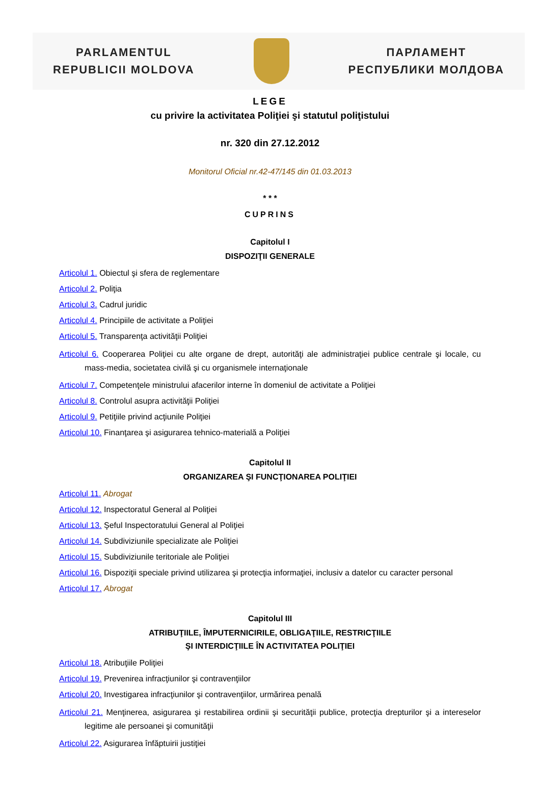PARLAMENTUL
REPUBLICII MOLDOVA
ПАРЛАМЕНТ
РЕСПУБЛИКИ МОЛДОВА
LEGE
cu privire la activitatea Poliţiei şi statutul poliţistului
nr. 320 din 27.12.2012
Monitorul Oficial nr.42-47/145 din 01.03.2013
* * *
CUPRINS
Capitolul I
DISPOZIŢII GENERALE
Articolul 1. Obiectul şi sfera de reglementare
Articolul 2. Poliţia
Articolul 3. Cadrul juridic
Articolul 4. Principiile de activitate a Poliţiei
Articolul 5. Transparenţa activităţii Poliţiei
Articolul 6. Cooperarea Poliţiei cu alte organe de drept, autorităţi ale administraţiei publice centrale şi locale, cu mass-media, societatea civilă şi cu organismele internaţionale
Articolul 7. Competenţele ministrului afacerilor interne în domeniul de activitate a Poliţiei
Articolul 8. Controlul asupra activităţii Poliţiei
Articolul 9. Petiţiile privind acţiunile Poliţiei
Articolul 10. Finanţarea şi asigurarea tehnico-materială a Poliţiei
Capitolul II
ORGANIZAREA ŞI FUNCŢIONAREA POLIŢIEI
Articolul 11. Abrogat
Articolul 12. Inspectoratul General al Poliţiei
Articolul 13. Şeful Inspectoratului General al Poliţiei
Articolul 14. Subdiviziunile specializate ale Poliţiei
Articolul 15. Subdiviziunile teritoriale ale Poliţiei
Articolul 16. Dispoziţii speciale privind utilizarea şi protecţia informaţiei, inclusiv a datelor cu caracter personal
Articolul 17. Abrogat
Capitolul III
ATRIBUŢIILE, ÎMPUTERNICIRILE, OBLIGAŢIILE, RESTRICŢIILE
ŞI INTERDICŢIILE ÎN ACTIVITATEA POLIŢIEI
Articolul 18. Atribuţiile Poliţiei
Articolul 19. Prevenirea infracţiunilor şi contravenţiilor
Articolul 20. Investigarea infracţiunilor şi contravenţiilor, urmărirea penală
Articolul 21. Menţinerea, asigurarea şi restabilirea ordinii şi securităţii publice, protecţia drepturilor şi a intereselor legitime ale persoanei şi comunităţii
Articolul 22. Asigurarea înfăptuirii justiţiei